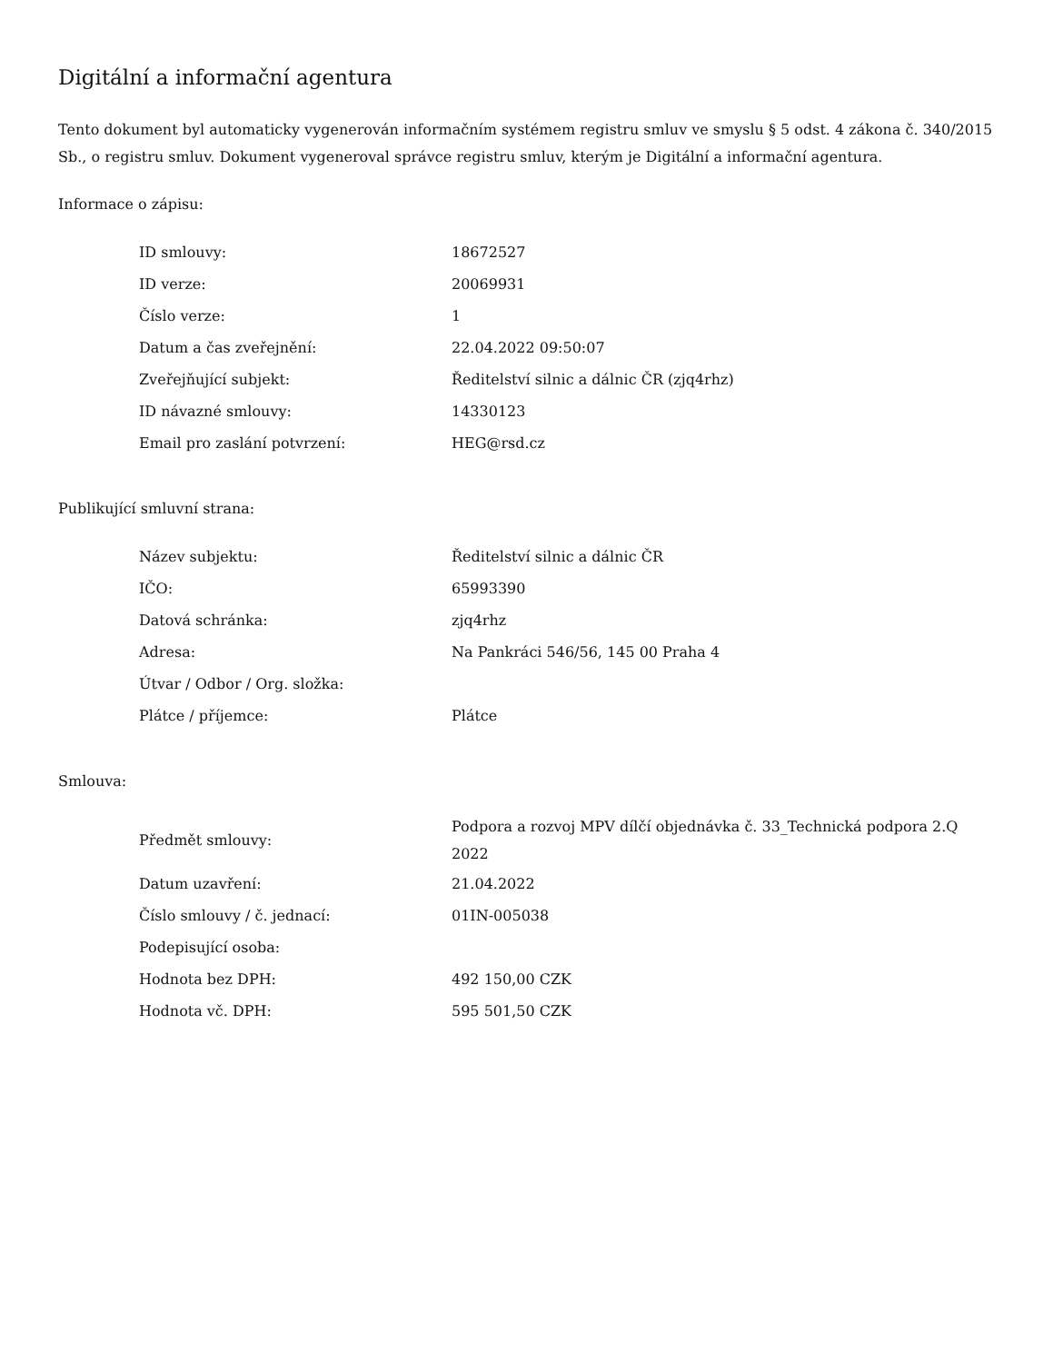Digitální a informační agentura
Tento dokument byl automaticky vygenerován informačním systémem registru smluv ve smyslu § 5 odst. 4 zákona č. 340/2015 Sb., o registru smluv. Dokument vygeneroval správce registru smluv, kterým je Digitální a informační agentura.
Informace o zápisu:
| ID smlouvy: | 18672527 |
| ID verze: | 20069931 |
| Číslo verze: | 1 |
| Datum a čas zveřejnění: | 22.04.2022 09:50:07 |
| Zveřejňující subjekt: | Ředitelství silnic a dálnic ČR (zjq4rhz) |
| ID návazné smlouvy: | 14330123 |
| Email pro zaslání potvrzení: | HEG@rsd.cz |
Publikující smluvní strana:
| Název subjektu: | Ředitelství silnic a dálnic ČR |
| IČO: | 65993390 |
| Datová schránka: | zjq4rhz |
| Adresa: | Na Pankráci 546/56, 145 00 Praha 4 |
| Útvar / Odbor / Org. složka: | |
| Plátce / příjemce: | Plátce |
Smlouva:
| Předmět smlouvy: | Podpora a rozvoj MPV dílčí objednávka č. 33_Technická podpora 2.Q 2022 |
| Datum uzavření: | 21.04.2022 |
| Číslo smlouvy / č. jednací: | 01IN-005038 |
| Podepisující osoba: | |
| Hodnota bez DPH: | 492 150,00 CZK |
| Hodnota vč. DPH: | 595 501,50 CZK |